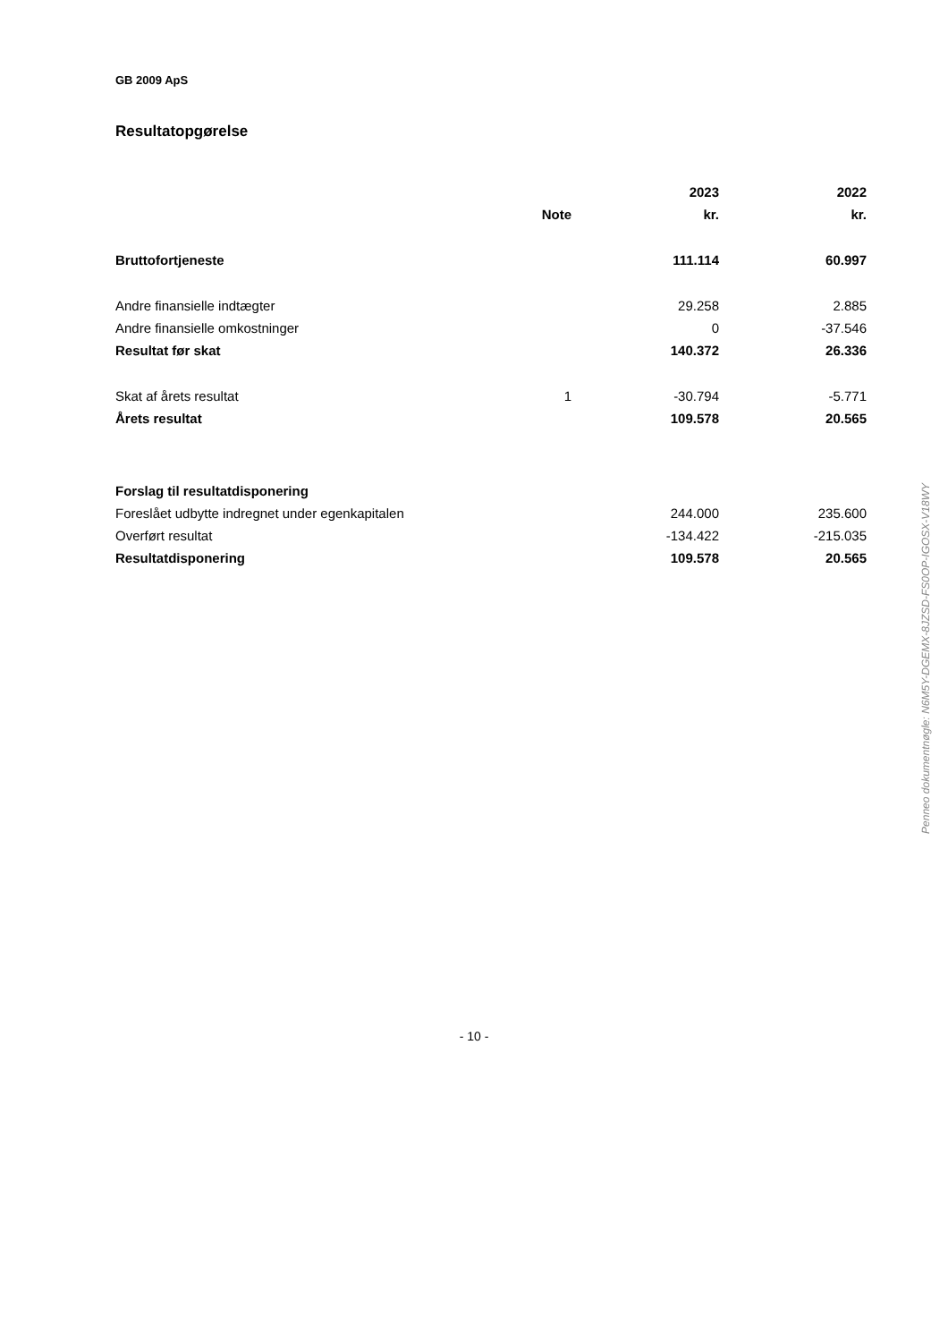GB 2009 ApS
Resultatopgørelse
| | | 2023 | 2022 |
| --- | --- | --- | --- |
| | Note | kr. | kr. |
| Bruttofortjeneste | | 111.114 | 60.997 |
| Andre finansielle indtægter | | 29.258 | 2.885 |
| Andre finansielle omkostninger | | 0 | -37.546 |
| Resultat før skat | | 140.372 | 26.336 |
| Skat af årets resultat | 1 | -30.794 | -5.771 |
| Årets resultat | | 109.578 | 20.565 |
| Forslag til resultatdisponering | | | |
| Foreslået udbytte indregnet under egenkapitalen | | 244.000 | 235.600 |
| Overført resultat | | -134.422 | -215.035 |
| Resultatdisponering | | 109.578 | 20.565 |
Penneo dokumentnøgle: N6M5Y-DGEMX-8JZSD-FS0OP-IGOSX-V18WY
- 10 -